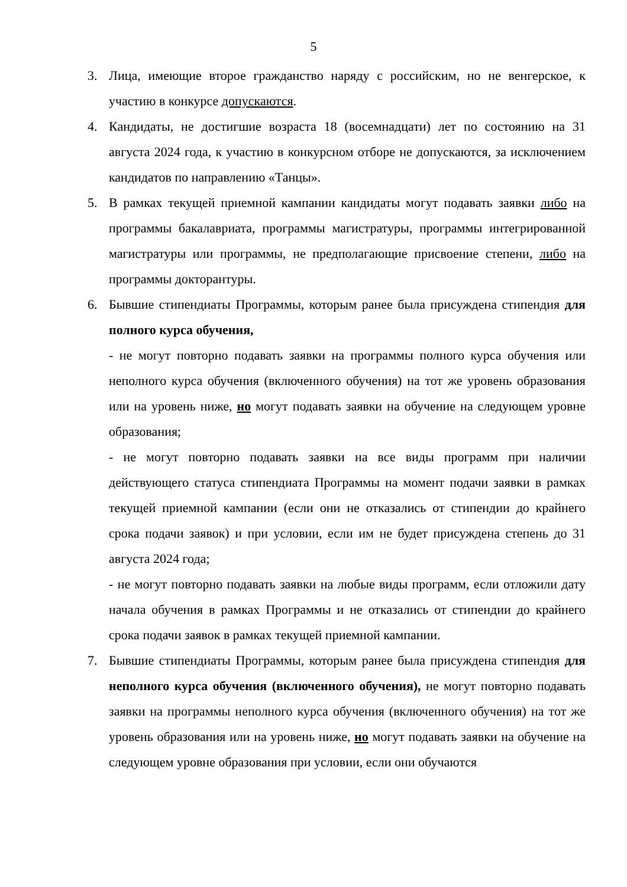5
3. Лица, имеющие второе гражданство наряду с российским, но не венгерское, к участию в конкурсе допускаются.
4. Кандидаты, не достигшие возраста 18 (восемнадцати) лет по состоянию на 31 августа 2024 года, к участию в конкурсном отборе не допускаются, за исключением кандидатов по направлению «Танцы».
5. В рамках текущей приемной кампании кандидаты могут подавать заявки либо на программы бакалавриата, программы магистратуры, программы интегрированной магистратуры или программы, не предполагающие присвоение степени, либо на программы докторантуры.
6. Бывшие стипендиаты Программы, которым ранее была присуждена стипендия для полного курса обучения,
- не могут повторно подавать заявки на программы полного курса обучения или неполного курса обучения (включенного обучения) на тот же уровень образования или на уровень ниже, но могут подавать заявки на обучение на следующем уровне образования;
- не могут повторно подавать заявки на все виды программ при наличии действующего статуса стипендиата Программы на момент подачи заявки в рамках текущей приемной кампании (если они не отказались от стипендии до крайнего срока подачи заявок) и при условии, если им не будет присуждена степень до 31 августа 2024 года;
- не могут повторно подавать заявки на любые виды программ, если отложили дату начала обучения в рамках Программы и не отказались от стипендии до крайнего срока подачи заявок в рамках текущей приемной кампании.
7. Бывшие стипендиаты Программы, которым ранее была присуждена стипендия для неполного курса обучения (включенного обучения), не могут повторно подавать заявки на программы неполного курса обучения (включенного обучения) на тот же уровень образования или на уровень ниже, но могут подавать заявки на обучение на следующем уровне образования при условии, если они обучаются